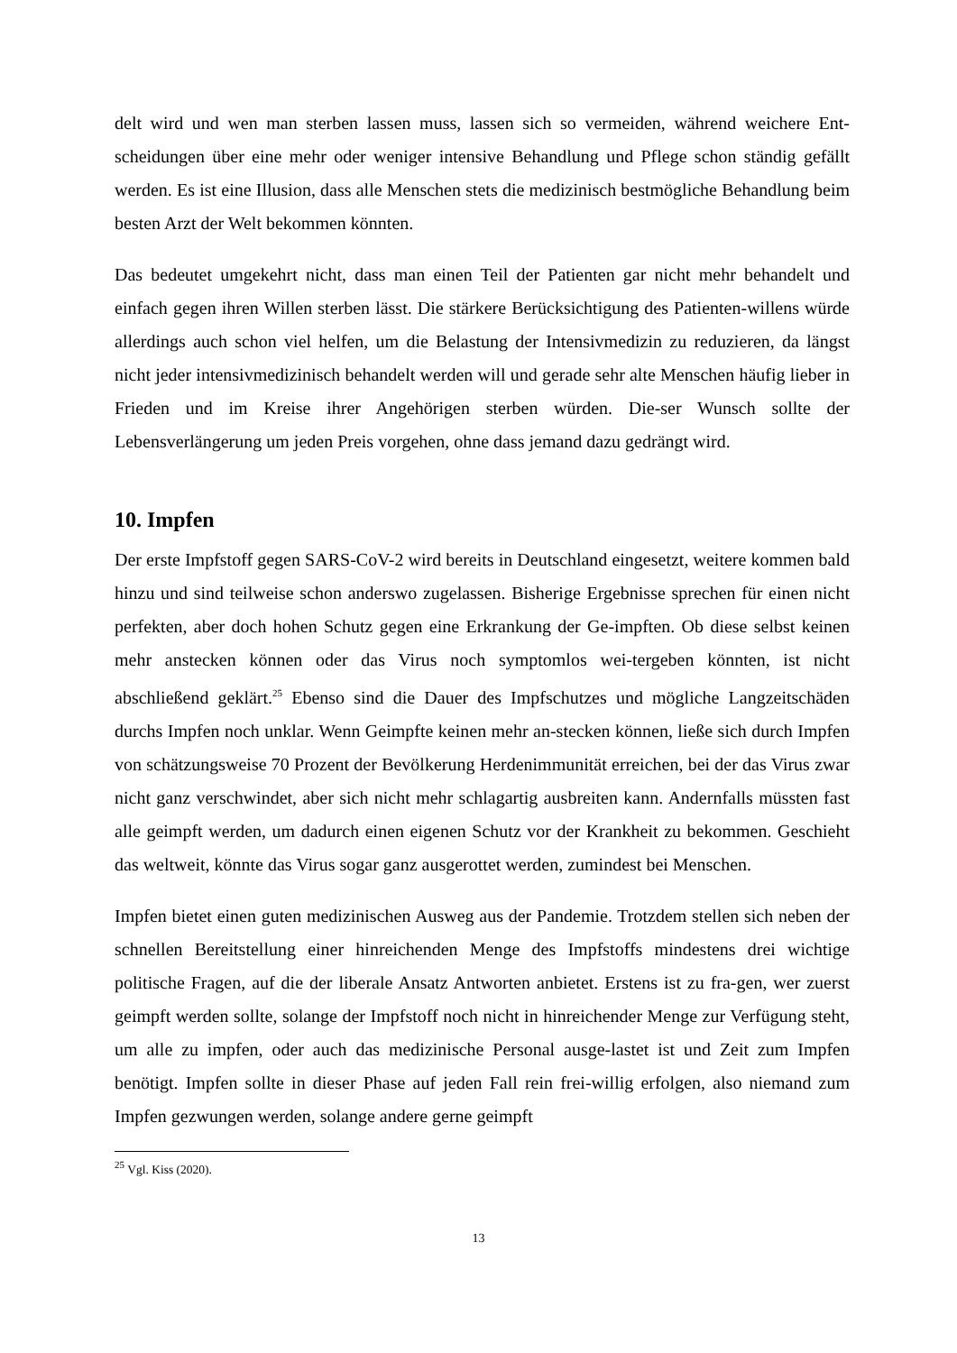delt wird und wen man sterben lassen muss, lassen sich so vermeiden, während weichere Ent-scheidungen über eine mehr oder weniger intensive Behandlung und Pflege schon ständig gefällt werden. Es ist eine Illusion, dass alle Menschen stets die medizinisch bestmögliche Behandlung beim besten Arzt der Welt bekommen könnten.
Das bedeutet umgekehrt nicht, dass man einen Teil der Patienten gar nicht mehr behandelt und einfach gegen ihren Willen sterben lässt. Die stärkere Berücksichtigung des Patienten-willens würde allerdings auch schon viel helfen, um die Belastung der Intensivmedizin zu reduzieren, da längst nicht jeder intensivmedizinisch behandelt werden will und gerade sehr alte Menschen häufig lieber in Frieden und im Kreise ihrer Angehörigen sterben würden. Die-ser Wunsch sollte der Lebensverlängerung um jeden Preis vorgehen, ohne dass jemand dazu gedrängt wird.
10. Impfen
Der erste Impfstoff gegen SARS-CoV-2 wird bereits in Deutschland eingesetzt, weitere kommen bald hinzu und sind teilweise schon anderswo zugelassen. Bisherige Ergebnisse sprechen für einen nicht perfekten, aber doch hohen Schutz gegen eine Erkrankung der Ge-impften. Ob diese selbst keinen mehr anstecken können oder das Virus noch symptomlos wei-tergeben könnten, ist nicht abschließend geklärt.<sup>25</sup> Ebenso sind die Dauer des Impfschutzes und mögliche Langzeitschäden durchs Impfen noch unklar. Wenn Geimpfte keinen mehr an-stecken können, ließe sich durch Impfen von schätzungsweise 70 Prozent der Bevölkerung Herdenimmunität erreichen, bei der das Virus zwar nicht ganz verschwindet, aber sich nicht mehr schlagartig ausbreiten kann. Andernfalls müssten fast alle geimpft werden, um dadurch einen eigenen Schutz vor der Krankheit zu bekommen. Geschieht das weltweit, könnte das Virus sogar ganz ausgerottet werden, zumindest bei Menschen.
Impfen bietet einen guten medizinischen Ausweg aus der Pandemie. Trotzdem stellen sich neben der schnellen Bereitstellung einer hinreichenden Menge des Impfstoffs mindestens drei wichtige politische Fragen, auf die der liberale Ansatz Antworten anbietet. Erstens ist zu fra-gen, wer zuerst geimpft werden sollte, solange der Impfstoff noch nicht in hinreichender Menge zur Verfügung steht, um alle zu impfen, oder auch das medizinische Personal ausge-lastet ist und Zeit zum Impfen benötigt. Impfen sollte in dieser Phase auf jeden Fall rein frei-willig erfolgen, also niemand zum Impfen gezwungen werden, solange andere gerne geimpft
<sup>25</sup> Vgl. Kiss (2020).
13